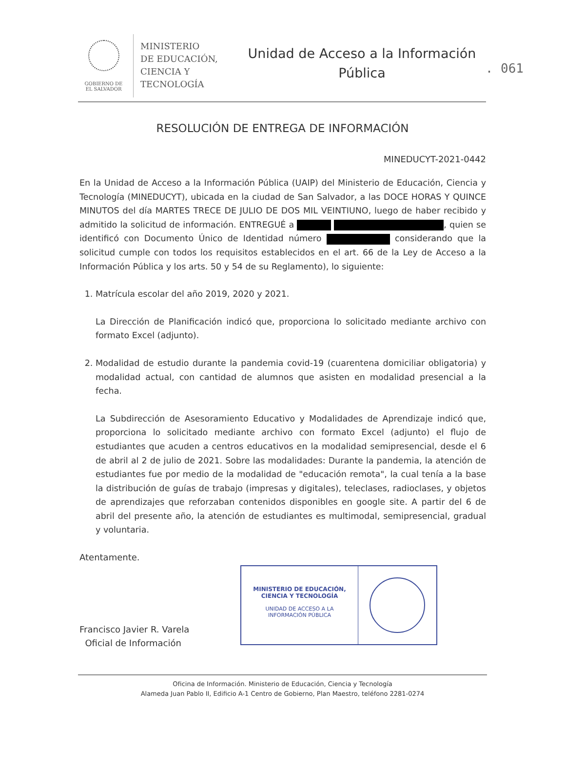. 061
GOBIERNO DE
EL SALVADOR
MINISTERIO
DE EDUCACIÓN,
CIENCIA Y
TECNOLOGÍA
Unidad de Acceso a la Información
Pública
RESOLUCIÓN DE ENTREGA DE INFORMACIÓN
MINEDUCYT-2021-0442
En la Unidad de Acceso a la Información Pública (UAIP) del Ministerio de Educación, Ciencia y Tecnología (MINEDUCYT), ubicada en la ciudad de San Salvador, a las DOCE HORAS Y QUINCE MINUTOS del día MARTES TRECE DE JULIO DE DOS MIL VEINTIUNO, luego de haber recibido y admitido la solicitud de información. ENTREGUÉ a , quien se identificó con Documento Único de Identidad número considerando que la solicitud cumple con todos los requisitos establecidos en el art. 66 de la Ley de Acceso a la Información Pública y los arts. 50 y 54 de su Reglamento), lo siguiente:
1. Matrícula escolar del año 2019, 2020 y 2021.
La Dirección de Planificación indicó que, proporciona lo solicitado mediante archivo con formato Excel (adjunto).
2. Modalidad de estudio durante la pandemia covid-19 (cuarentena domiciliar obligatoria) y modalidad actual, con cantidad de alumnos que asisten en modalidad presencial a la fecha.
La Subdirección de Asesoramiento Educativo y Modalidades de Aprendizaje indicó que, proporciona lo solicitado mediante archivo con formato Excel (adjunto) el flujo de estudiantes que acuden a centros educativos en la modalidad semipresencial, desde el 6 de abril al 2 de julio de 2021. Sobre las modalidades: Durante la pandemia, la atención de estudiantes fue por medio de la modalidad de "educación remota", la cual tenía a la base la distribución de guías de trabajo (impresas y digitales), teleclases, radioclases, y objetos de aprendizajes que reforzaban contenidos disponibles en google site. A partir del 6 de abril del presente año, la atención de estudiantes es multimodal, semipresencial, gradual y voluntaria.
Atentamente.
Francisco Javier R. Varela
Oficial de Información
MINISTERIO DE EDUCACIÓN,
CIENCIA Y TECNOLOGÍA
UNIDAD DE ACCESO A LA
INFORMACIÓN PÚBLICA
Oficina de Información. Ministerio de Educación, Ciencia y Tecnología
Alameda Juan Pablo II, Edificio A-1 Centro de Gobierno, Plan Maestro, teléfono 2281-0274